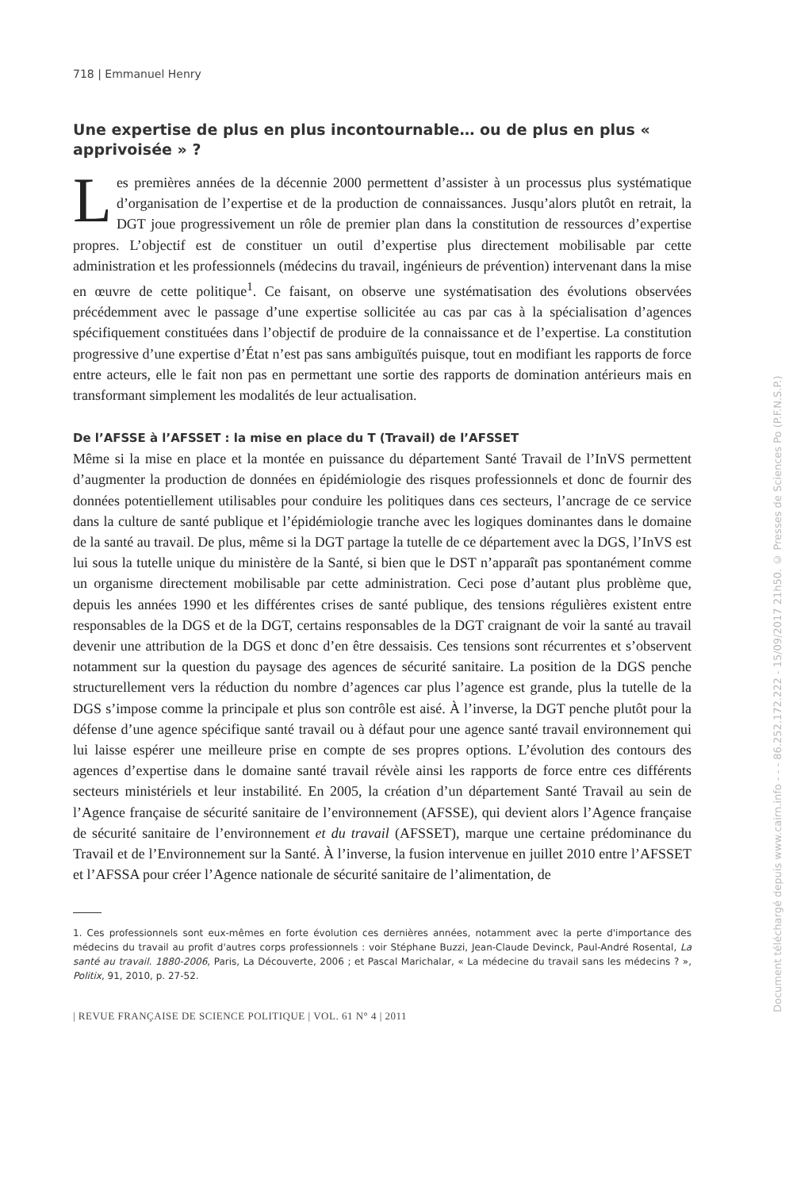718 | Emmanuel Henry
Une expertise de plus en plus incontournable… ou de plus en plus « apprivoisée » ?
Les premières années de la décennie 2000 permettent d’assister à un processus plus systématique d’organisation de l’expertise et de la production de connaissances. Jusqu’alors plutôt en retrait, la DGT joue progressivement un rôle de premier plan dans la constitution de ressources d’expertise propres. L’objectif est de constituer un outil d’expertise plus directement mobilisable par cette administration et les professionnels (médecins du travail, ingénieurs de prévention) intervenant dans la mise en œuvre de cette politique<sup>1</sup>. Ce faisant, on observe une systématisation des évolutions observées précédemment avec le passage d’une expertise sollicitée au cas par cas à la spécialisation d’agences spécifiquement constituées dans l’objectif de produire de la connaissance et de l’expertise. La constitution progressive d’une expertise d’État n’est pas sans ambiguïtés puisque, tout en modifiant les rapports de force entre acteurs, elle le fait non pas en permettant une sortie des rapports de domination antérieurs mais en transformant simplement les modalités de leur actualisation.
De l’AFSSE à l’AFSSET : la mise en place du T (Travail) de l’AFSSET
Même si la mise en place et la montée en puissance du département Santé Travail de l’InVS permettent d’augmenter la production de données en épidémiologie des risques professionnels et donc de fournir des données potentiellement utilisables pour conduire les politiques dans ces secteurs, l’ancrage de ce service dans la culture de santé publique et l’épidémiologie tranche avec les logiques dominantes dans le domaine de la santé au travail. De plus, même si la DGT partage la tutelle de ce département avec la DGS, l’InVS est lui sous la tutelle unique du ministère de la Santé, si bien que le DST n’apparaît pas spontanément comme un organisme directement mobilisable par cette administration. Ceci pose d’autant plus problème que, depuis les années 1990 et les différentes crises de santé publique, des tensions régulières existent entre responsables de la DGS et de la DGT, certains responsables de la DGT craignant de voir la santé au travail devenir une attribution de la DGS et donc d’en être dessaisis. Ces tensions sont récurrentes et s’observent notamment sur la question du paysage des agences de sécurité sanitaire. La position de la DGS penche structurellement vers la réduction du nombre d’agences car plus l’agence est grande, plus la tutelle de la DGS s’impose comme la principale et plus son contrôle est aisé. À l’inverse, la DGT penche plutôt pour la défense d’une agence spécifique santé travail ou à défaut pour une agence santé travail environnement qui lui laisse espérer une meilleure prise en compte de ses propres options. L’évolution des contours des agences d’expertise dans le domaine santé travail révèle ainsi les rapports de force entre ces différents secteurs ministériels et leur instabilité. En 2005, la création d’un département Santé Travail au sein de l’Agence française de sécurité sanitaire de l’environnement (AFSSE), qui devient alors l’Agence française de sécurité sanitaire de l’environnement et du travail (AFSSET), marque une certaine prédominance du Travail et de l’Environnement sur la Santé. À l’inverse, la fusion intervenue en juillet 2010 entre l’AFSSET et l’AFSSA pour créer l’Agence nationale de sécurité sanitaire de l’alimentation, de
1. Ces professionnels sont eux-mêmes en forte évolution ces dernières années, notamment avec la perte d'importance des médecins du travail au profit d'autres corps professionnels : voir Stéphane Buzzi, Jean-Claude Devinck, Paul-André Rosental, La santé au travail. 1880-2006, Paris, La Découverte, 2006 ; et Pascal Marichalar, « La médecine du travail sans les médecins ? », Politix, 91, 2010, p. 27-52.
| REVUE FRANÇAISE DE SCIENCE POLITIQUE | VOL. 61 N° 4 | 2011
Document téléchargé depuis www.cairn.info - - - 86.252.172.222 - 15/09/2017 21h50. © Presses de Sciences Po (P.F.N.S.P.)